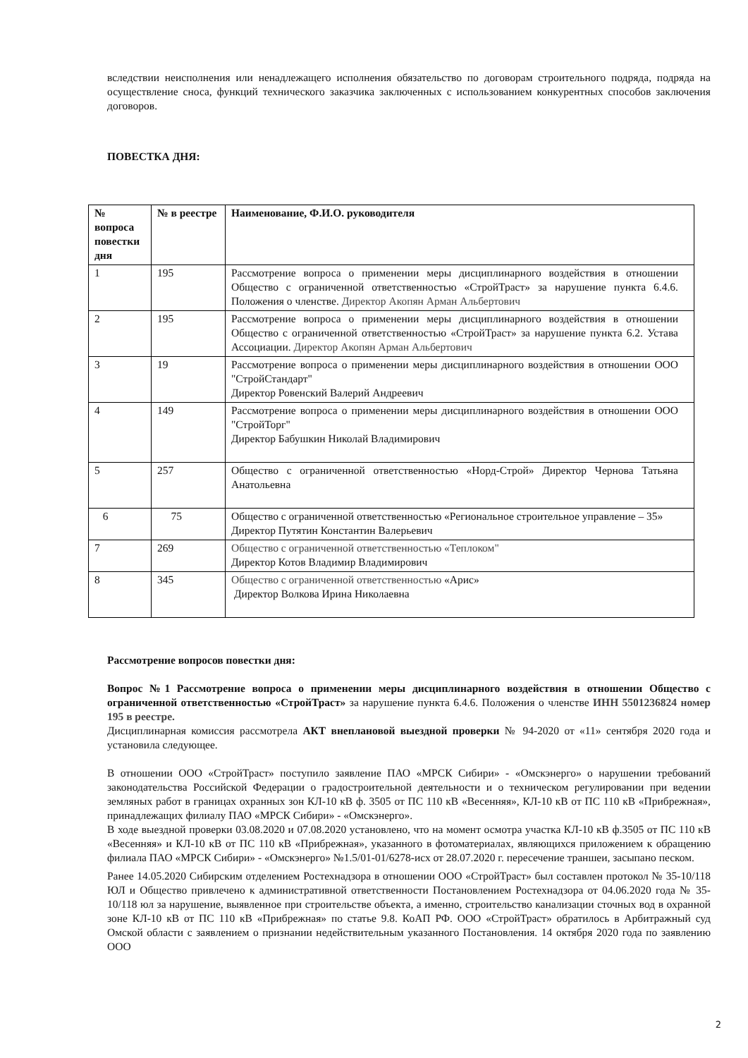вследствии неисполнения или ненадлежащего исполнения обязательство по договорам строительного подряда, подряда на осуществление сноса, функций технического заказчика заключенных с использованием конкурентных способов заключения договоров.
ПОВЕСТКА ДНЯ:
| № вопроса повестки дня | № в реестре | Наименование, Ф.И.О. руководителя |
| 1 | 195 | Рассмотрение вопроса о применении меры дисциплинарного воздействия в отношении Общество с ограниченной ответственностью «СтройТраст» за нарушение пункта 6.4.6. Положения о членстве. Директор Акопян Арман Альбертович |
| 2 | 195 | Рассмотрение вопроса о применении меры дисциплинарного воздействия в отношении Общество с ограниченной ответственностью «СтройТраст» за нарушение пункта 6.2. Устава Ассоциации. Директор Акопян Арман Альбертович |
| 3 | 19 | Рассмотрение вопроса о применении меры дисциплинарного воздействия в отношении ООО "СтройСтандарт" Директор Ровенский Валерий Андреевич |
| 4 | 149 | Рассмотрение вопроса о применении меры дисциплинарного воздействия в отношении ООО "СтройТорг" Директор Бабушкин Николай Владимирович |
| 5 | 257 | Общество с ограниченной ответственностью «Норд-Строй» Директор Чернова Татьяна Анатольевна |
| 6 | 75 | Общество с ограниченной ответственностью «Региональное строительное управление – 35» Директор Путятин Константин Валерьевич |
| 7 | 269 | Общество с ограниченной ответственностью «Теплоком" Директор Котов Владимир Владимирович |
| 8 | 345 | Общество с ограниченной ответственностью «Арис» Директор Волкова Ирина Николаевна |
Рассмотрение вопросов повестки дня:
Вопрос №1 Рассмотрение вопроса о применении меры дисциплинарного воздействия в отношении Общество с ограниченной ответственностью «СтройТраст» за нарушение пункта 6.4.6. Положения о членстве ИНН 5501236824 номер 195 в реестре.
Дисциплинарная комиссия рассмотрела АКТ внеплановой выездной проверки № 94-2020 от «11» сентября 2020 года и установила следующее.
В отношении ООО «СтройТраст» поступило заявление ПАО «МРСК Сибири» - «Омскэнерго» о нарушении требований законодательства Российской Федерации о градостроительной деятельности и о техническом регулировании при ведении земляных работ в границах охранных зон КЛ-10 кВ ф. 3505 от ПС 110 кВ «Весенняя», КЛ-10 кВ от ПС 110 кВ «Прибрежная», принадлежащих филиалу ПАО «МРСК Сибири» - «Омскэнерго».
В ходе выездной проверки 03.08.2020 и 07.08.2020 установлено, что на момент осмотра участка КЛ-10 кВ ф.3505 от ПС 110 кВ «Весенняя» и КЛ-10 кВ от ПС 110 кВ «Прибрежная», указанного в фотоматериалах, являющихся приложением к обращению филиала ПАО «МРСК Сибири» - «Омскэнерго» №1.5/01-01/6278-исх от 28.07.2020 г. пересечение траншеи, засыпано песком.
Ранее 14.05.2020 Сибирским отделением Ростехнадзора в отношении ООО «СтройТраст» был составлен протокол № 35-10/118 ЮЛ и Общество привлечено к административной ответственности Постановлением Ростехнадзора от 04.06.2020 года № 35-10/118 юл за нарушение, выявленное при строительстве объекта, а именно, строительство канализации сточных вод в охранной зоне КЛ-10 кВ от ПС 110 кВ «Прибрежная» по статье 9.8. КоАП РФ. ООО «СтройТраст» обратилось в Арбитражный суд Омской области с заявлением о признании недействительным указанного Постановления. 14 октября 2020 года по заявлению ООО
2